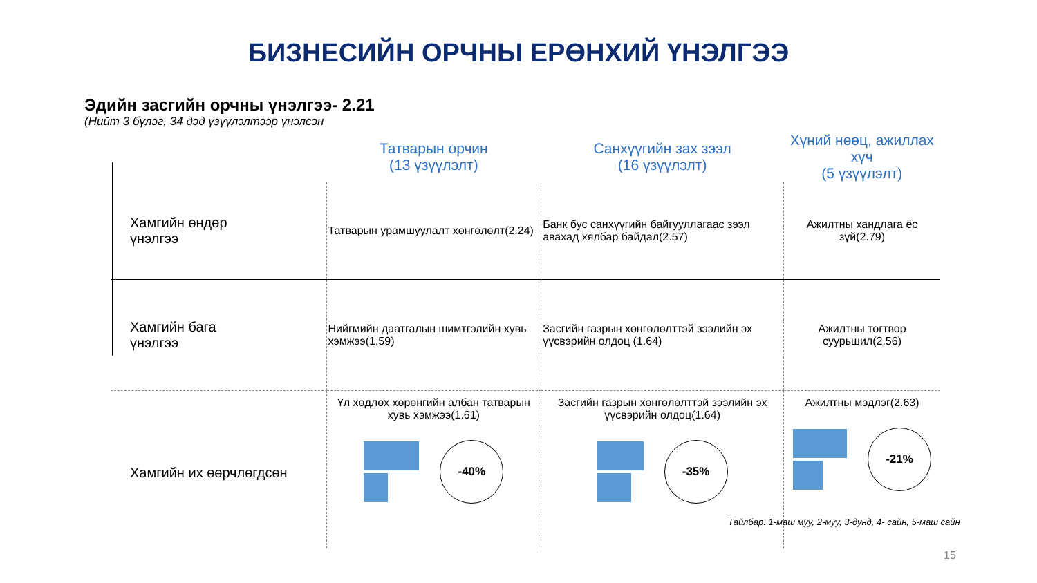БИЗНЕСИЙН ОРЧНЫ ЕРӨНХИЙ ҮНЭЛГЭЭ
Эдийн засгийн орчны үнэлгээ- 2.21
(Нийт 3 бүлэг, 34 дэд үзүүлэлтээр үнэлсэн
| | Татварын орчин (13 үзүүлэлт) | Санхүүгийн зах зээл (16 үзүүлэлт) | Хүний нөөц, ажиллах хүч (5 үзүүлэлт) |
| --- | --- | --- | --- |
| Хамгийн өндөр үнэлгээ | Татварын урамшуулалт хөнгөлөлт(2.24) | Банк бус санхүүгийн байгууллагаас зээл авахад хялбар байдал(2.57) | Ажилтны хандлага ёс зүй(2.79) |
| Хамгийн бага үнэлгээ | Нийгмийн даатгалын шимтгэлийн хувь хэмжээ(1.59) | Засгийн газрын хөнгөлөлттэй зээлийн эх үүсвэрийн олдоц (1.64) | Ажилтны тогтвор суурьшил(2.56) |
| Хамгийн их өөрчлөгдсөн | Үл хөдлөх хөрөнгийн албан татварын хувь хэмжээ(1.61) -40% | Засгийн газрын хөнгөлөлттэй зээлийн эх үүсвэрийн олдоц(1.64) -35% | Ажилтны мэдлэг(2.63) -21% |
Тайлбар: 1-маш муу, 2-муу, 3-дунд, 4- сайн, 5-маш сайн
15